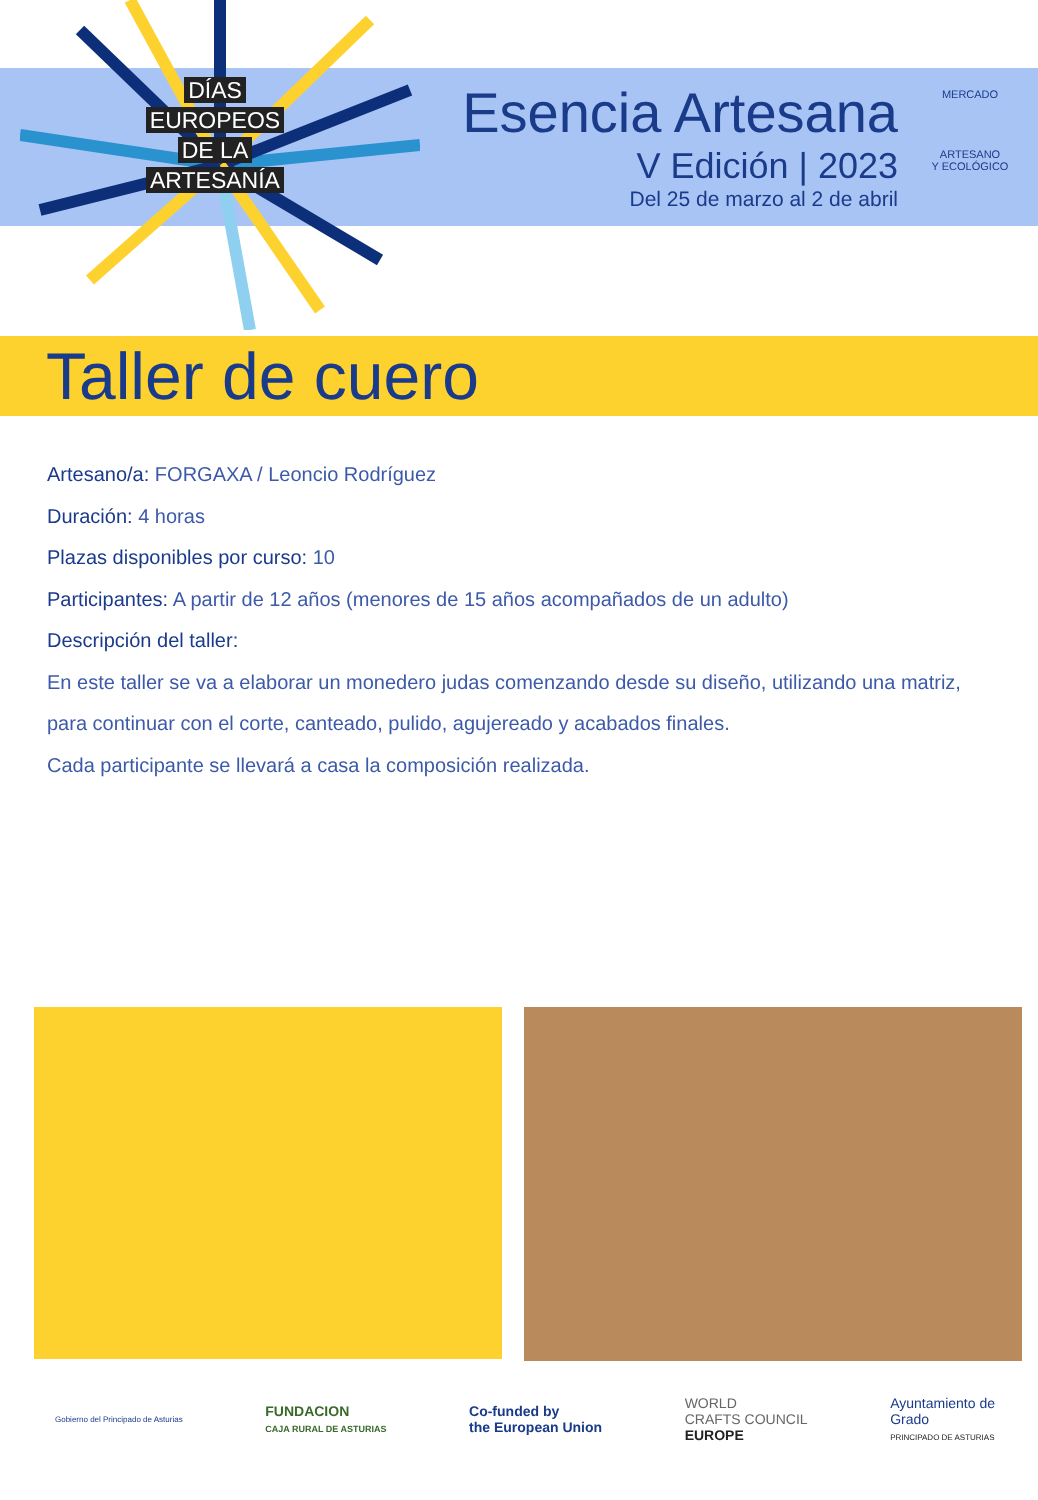DÍAS
EUROPEOS
DE LA
ARTESANÍA
Esencia Artesana
V Edición | 2023
Del 25 de marzo al 2 de abril
MERCADO
ARTESANO
Y ECOLÓGICO
Taller de cuero
Artesano/a: FORGAXA / Leoncio Rodríguez
Duración: 4 horas
Plazas disponibles por curso: 10
Participantes: A partir de 12 años (menores de 15 años acompañados de un adulto)
Descripción del taller:
En este taller se va a elaborar un monedero judas comenzando desde su diseño, utilizando una matriz, para continuar con el corte, canteado, pulido, agujereado y acabados finales.
Cada participante se llevará a casa la composición realizada.
Gobierno del Principado de Asturias
FUNDACION
CAJA RURAL DE ASTURIAS
Co-funded by
the European Union
WORLD
CRAFTS COUNCIL
EUROPE
Ayuntamiento de
Grado
PRINCIPADO DE ASTURIAS